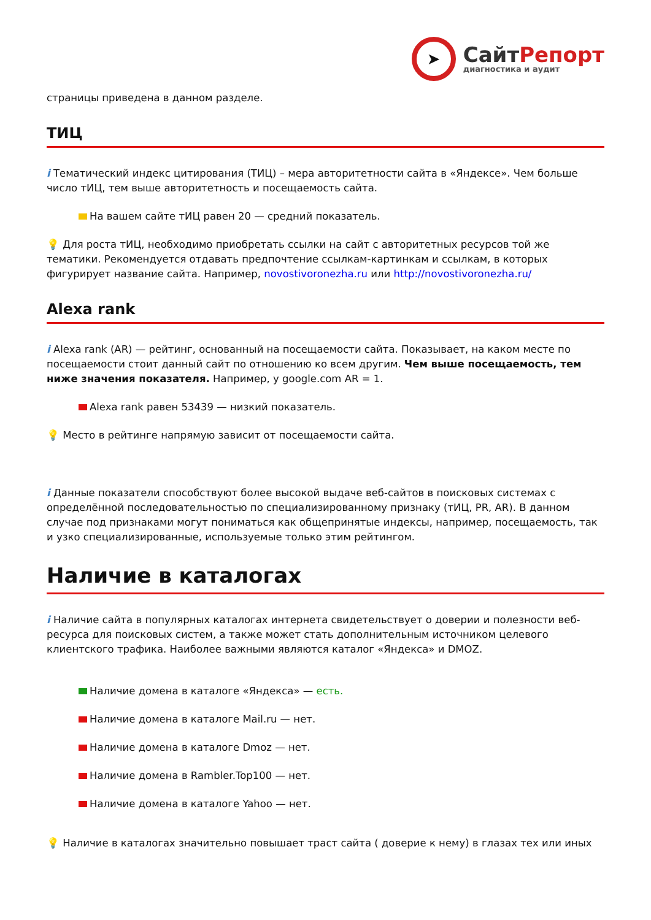➤
Сайт Репорт
диагностика и аудит
страницы приведена в данном разделе.
ТИЦ
i Тематический индекс цитирования (ТИЦ) – мера авторитетности сайта в «Яндексе». Чем больше число тИЦ, тем выше авторитетность и посещаемость сайта.
На вашем сайте тИЦ равен 20 — средний показатель.
💡 Для роста тИЦ, необходимо приобретать ссылки на сайт с авторитетных ресурсов той же тематики. Рекомендуется отдавать предпочтение ссылкам-картинкам и ссылкам, в которых фигурирует название сайта. Например, novostivoronezha.ru или http://novostivoronezha.ru/
Alexa rank
i Alexa rank (AR) — рейтинг, основанный на посещаемости сайта. Показывает, на каком месте по посещаемости стоит данный сайт по отношению ко всем другим. Чем выше посещаемость, тем ниже значения показателя. Например, у google.com AR = 1.
Alexa rank равен 53439 — низкий показатель.
💡 Место в рейтинге напрямую зависит от посещаемости сайта.
i Данные показатели способствуют более высокой выдаче веб-сайтов в поисковых системах с определённой последовательностью по специализированному признаку (тИЦ, PR, AR). В данном случае под признаками могут пониматься как общепринятые индексы, например, посещаемость, так и узко специализированные, используемые только этим рейтингом.
Наличие в каталогах
i Наличие сайта в популярных каталогах интернета свидетельствует о доверии и полезности веб-ресурса для поисковых систем, а также может стать дополнительным источником целевого клиентского трафика. Наиболее важными являются каталог «Яндекса» и DMOZ.
Наличие домена в каталоге «Яндекса» — есть.
Наличие домена в каталоге Mail.ru — нет.
Наличие домена в каталоге Dmoz — нет.
Наличие домена в Rambler.Top100 — нет.
Наличие домена в каталоге Yahoo — нет.
💡 Наличие в каталогах значительно повышает траст сайта ( доверие к нему) в глазах тех или иных